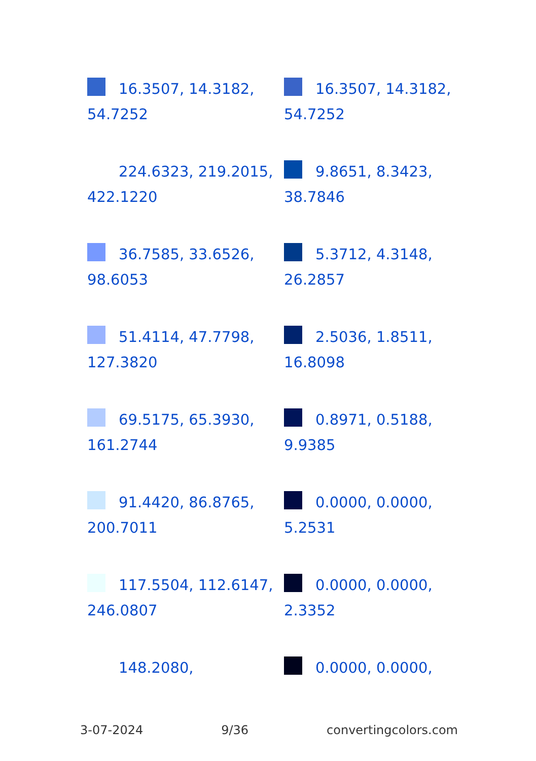16.3507, 14.3182, 54.7252
16.3507, 14.3182, 54.7252
224.6323, 219.2015, 422.1220
9.8651, 8.3423, 38.7846
36.7585, 33.6526, 98.6053
5.3712, 4.3148, 26.2857
51.4114, 47.7798, 127.3820
2.5036, 1.8511, 16.8098
69.5175, 65.3930, 161.2744
0.8971, 0.5188, 9.9385
91.4420, 86.8765, 200.7011
0.0000, 0.0000, 5.2531
117.5504, 112.6147, 246.0807
0.0000, 0.0000, 2.3352
148.2080,
0.0000, 0.0000,
3-07-2024 9/36 convertingcolors.com